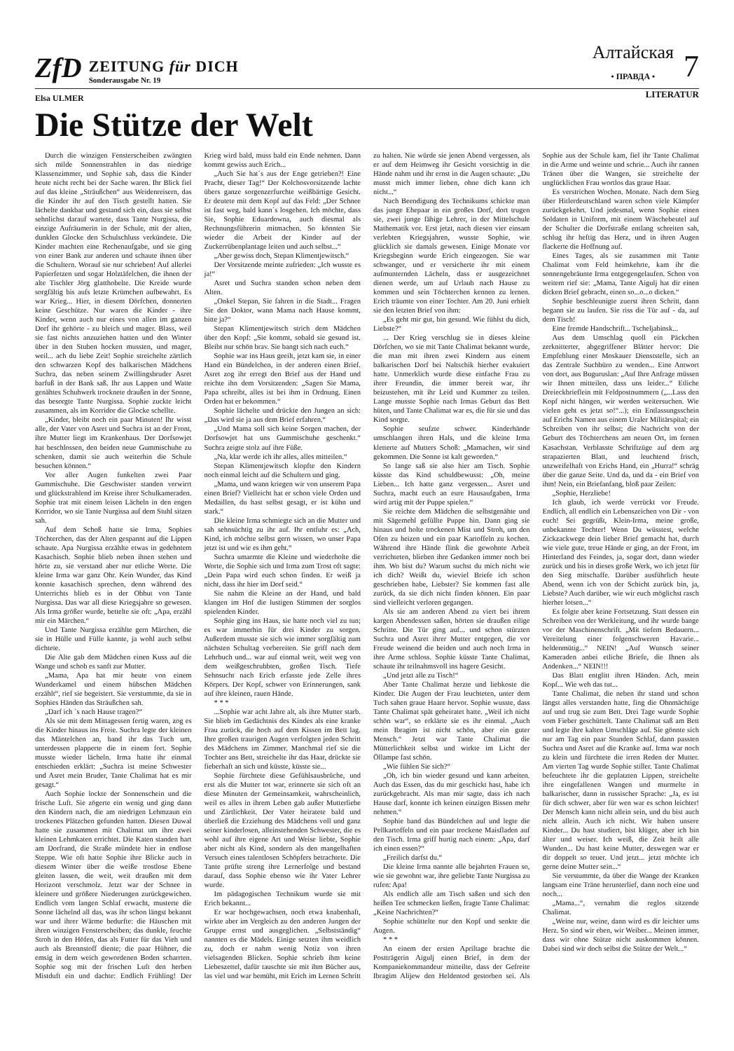ZfD
ZEITUNG für DICH
Sonderausgabe Nr. 19
Алтайская
• ПРАВДА •
7
LITERATUR
Elsa ULMER
Die Stütze der Welt
Durch die winzigen Fensterscheiben zwängten sich milde Sonnenstrahlen in das niedrige Klassenzimmer, und Sophie sah, dass die Kinder heute nicht recht bei der Sache waren. Ihr Blick fiel auf das kleine „Sträußchen“ aus Weidenreisern, das die Kinder ihr auf den Tisch gestellt hatten. Sie lächelte dankbar und gestand sich ein, dass sie selbst sehnlichst darauf wartete, dass Tante Nurgissa, die einzige Aufräumerin in der Schule, mit der alten, dunklen Glocke den Schulschluss verkündete. Die Kinder machten eine Rechenaufgabe, und sie ging von einer Bank zur anderen und schaute ihnen über die Schultern. Worauf sie nur schrieben! Auf allerlei Papierfetzen und sogar Holztäfelchen, die ihnen der alte Tischler Jörg glatthobelte. Die Kreide wurde sorgfältig bis aufs letzte Krümchen aufbewahrt. Es war Krieg... Hier, in diesem Dörfchen, donnerten keine Geschütze. Nur waren die Kinder - ihre Kinder, wenn auch nur eines von allen im ganzen Dorf ihr gehörte - zu bleich und mager. Blass, weil sie fast nichts anzuziehen hatten und den Winter über in den Stuben hocken mussten, und mager, weil... ach du liebe Zeit! Sophie streichelte zärtlich den schwarzen Kopf des balkarischen Mädchens Suchra, das neben seinem Zwillingsbruder Asret barfuß in der Bank saß. Ihr aus Lappen und Watte genähtes Schuhwerk trocknete draußen in der Sonne, das besorgte Tante Nurgissa. Sophie zuckte leicht zusammen, als im Korridor die Glocke schellte.
„Kinder, bleibt noch ein paar Minuten! Ihr wisst alle, der Vater von Asret und Suchra ist an der Front, ihre Mutter liegt im Krankenhaus. Der Dorfsowjet hat beschlossen, den beiden neue Gummischuhe zu schenken, damit sie auch weiterhin die Schule besuchen können.“
Vor aller Augen funkelten zwei Paar Gummischuhe. Die Geschwister standen verwirrt und glückstrahlend im Kreise ihrer Schulkameraden. Sophie trat mit einem leisen Lächeln in den engen Korridor, wo sie Tante Nurgissa auf dem Stuhl sitzen sah.
Auf dem Schoß hatte sie Irma, Sophies Töchterchen, das der Alten gespannt auf die Lippen schaute. Apa Nurgissa erzählte etwas in gedehntem Kasachisch. Sophie blieb neben ihnen stehen und hörte zu, sie verstand aber nur etliche Worte. Die kleine Irma war ganz Ohr. Kein Wunder, das Kind konnte kasachisch sprechen, denn während des Unterrichts blieb es in der Obhut von Tante Nurgissa. Das war all diese Kriegsjahre so gewesen. Als Irma größer wurde, bettelte sie oft: „Apa, erzähl mir ein Märchen.“
Und Tante Nurgissa erzählte gern Märchen, die sie in Hülle und Fülle kannte, ja wohl auch selbst dichtete.
Die Alte gab dem Mädchen einen Kuss auf die Wange und schob es sanft zur Mutter.
„Mama, Apa hat mir heute von einem Wunderkamel und einem hübschen Mädchen erzählt“, rief sie begeistert. Sie verstummte, da sie in Sophies Händen das Sträußchen sah.
„Darf ich `s nach Hause tragen?“
Als sie mit dem Mittagessen fertig waren, zog es die Kinder hinaus ins Freie. Suchra legte der kleinen das Mäntelchen an, band ihr das Tuch um, unterdessen plapperte die in einem fort. Sophie musste wieder lächeln. Irma hatte ihr einmal entschieden erklärt: „Suchra ist meine Schwester und Asret mein Bruder, Tante Chalimat hat es mir gesagt.“
Auch Sophie lockte der Sonnenschein und die frische Luft. Sie zögerte ein wenig und ging dann den Kindern nach, die am niedrigen Lehmzaun ein trockenes Plätzchen gefunden hatten. Diesen Duwal hatte sie zusammen mit Chalimat um ihre zwei kleinen Lehmkaten errichtet. Die Katen standen hart am Dorfrand, die Straße mündete hier in endlose Steppe. Wie oft hatte Sophie ihre Blicke auch in diesem Winter über die weiße trostlose Ebene gleiten lassen, die weit, weit draußen mit dem Horizont verschmolz. Jetzt war der Schnee in kleinere und größere Niederungen zurückgewichen. Endlich vom langen Schlaf erwacht, musterte die Sonne lächelnd all das, was ihr schon längst bekannt war und ihrer Wärme bedurfte: die Häuschen mit ihren winzigen Fensterscheiben; das dunkle, feuchte Stroh in den Höfen, das als Futter für das Vieh und auch als Brennstoff diente; die paar Hühner, die emsig in dem weich gewordenen Boden scharrten. Sophie sog mit der frischen Luft den herben Mistduft ein und dachte: Endlich Frühling! Der Krieg wird bald, muss bald ein Ende nehmen. Dann kommt gewiss auch Erich...
„Auch Sie hat´s aus der Enge getrieben?! Eine Pracht, dieser Tag!“ Der Kolchosvorsitzende lachte übers ganze sorgenzerfurchte weißbärtige Gesicht. Er deutete mit dem Kopf auf das Feld: „Der Schnee ist fast weg, bald kann´s losgehen. Ich möchte, dass Sie, Sophie Eduardowna, auch diesmal als Rechnungsführerin mitmachen. So könnten Sie wieder die Arbeit der Kinder auf der Zuckerrübenplantage leiten und auch selbst...“
„Aber gewiss doch, Stepan Klimentjewitsch.“
Der Vorsitzende meinte zufrieden: „Ich wusste es ja!“
Asret und Suchra standen schon neben dem Alten.
„Onkel Stepan, Sie fahren in die Stadt... Fragen Sie den Doktor, wann Mama nach Hause kommt, bitte ja?“
Stepan Klimentjewitsch strich dem Mädchen über den Kopf: „Sie kommt, sobald sie gesund ist. Bleibt nur schön brav. Sie bangt sich nach euch.“
Sophie war ins Haus geeilt, jetzt kam sie, in einer Hand ein Bündelchen, in der anderen einen Brief. Asret zog ihr erregt den Brief aus der Hand und reichte ihn dem Vorsitzenden: „Sagen Sie Mama, Papa schreibt, alles ist bei ihm in Ordnung. Einen Orden hat er bekommen.“
Sophie lächelte und drückte den Jungen an sich: „Das wird sie ja aus dem Brief erfahren.“
„Und Mama soll sich keine Sorgen machen, der Dorfsowjet hat uns Gummischuhe geschenkt.“ Suchra zeigte stolz auf ihre Füße.
„Na, klar werde ich ihr alles, alles mitteilen.“
Stepan Klimentjewitsch klopfte den Kindern noch einmal leicht auf die Schultern und ging.
„Mama, und wann kriegen wir von unserem Papa einen Brief? Vielleicht hat er schon viele Orden und Medaillen, du hast selbst gesagt, er ist kühn und stark.“
Die kleine Irma schmiegte sich an die Mutter und sah sehnsüchtig zu ihr auf. Ihr entfuhr es: „Ach, Kind, ich möchte selbst gern wissen, wo unser Papa jetzt ist und wie es ihm geht.“
Suchra umarmte die Kleine und wiederholte die Worte, die Sophie sich und Irma zum Trost oft sagte: „Dein Papa wird euch schon finden. Er weiß ja nicht, dass ihr hier im Dorf seid.“
Sie nahm die Kleine an der Hand, und bald klangen im Hof die lustigen Stimmen der sorglos spielenden Kinder.
Sophie ging ins Haus, sie hatte noch viel zu tun; es war immerhin für drei Kinder zu sorgen. Außerdem musste sie sich wie immer sorgfältig zum nächsten Schultag vorbereiten. Sie griff nach dem Lehrbuch und... war auf einmal weit, weit weg von dem weißgeschrubbten, großen Tisch. Tiefe Sehnsucht nach Erich erfasste jede Zelle ihres Körpers. Der Kopf, schwer von Erinnerungen, sank auf ihre kleinen, rauen Hände.
* * *
...Sophie war acht Jahre alt, als ihre Mutter starb. Sie blieb im Gedächtnis des Kindes als eine kranke Frau zurück, die hoch auf dem Kissen im Bett lag. Ihre großen traurigen Augen verfolgten jeden Schritt des Mädchens im Zimmer. Manchmal rief sie die Tochter ans Bett, streichelte ihr das Haar, drückte sie fieberhaft an sich und küsste, küsste sie...
Sophie fürchtete diese Gefühlsausbrüche, und erst als die Mutter tot war, erinnerte sie sich oft an diese Minuten der Gemeinsamkeit, wahrscheinlich, weil es alles in ihrem Leben gab außer Mutterliebe und Zärtlichkeit. Der Vater heiratete bald und überließ die Erziehung des Mädchens voll und ganz seiner kinderlosen, alleinstehenden Schwester, die es wohl auf ihre eigene Art und Weise liebte, Sophie aber nicht als Kind, sondern als den mangelhaften Versuch eines talentlosen Schöpfers betrachtete. Die Tante prüfte streng ihre Lernerfolge und bestand darauf, dass Sophie ebenso wie ihr Vater Lehrer wurde.
Im pädagogischen Technikum wurde sie mit Erich bekannt...
Er war hochgewachsen, noch etwa knabenhaft, wirkte aber im Vergleich zu den anderen Jungen der Gruppe ernst und ausgeglichen. „Selbstständig“ nannten es die Mädels. Einige setzten ihm weidlich zu, doch er nahm wenig Notiz von ihren vielsagenden Blicken. Sophie schrieb ihm keine Liebeszettel, dafür tauschte sie mit ihm Bücher aus, las viel und war bemüht, mit Erich im Lernen Schritt zu halten. Nie würde sie jenen Abend vergessen, als er auf dem Heimweg ihr Gesicht vorsichtig in die Hände nahm und ihr ernst in die Augen schaute: „Du musst mich immer lieben, ohne dich kann ich nicht...“
Nach Beendigung des Technikums schickte man das junge Ehepaar in ein großes Dorf, dort trugen sie, zwei junge fähige Lehrer, in der Mittelschule Mathematik vor. Erst jetzt, nach diesen vier einsam verlebten Kriegsjahren, wusste Sophie, wie glücklich sie damals gewesen. Einige Monate vor Kriegsbeginn wurde Erich eingezogen. Sie war schwanger, und er versicherte ihr mit einem aufmunternden Lächeln, dass er ausgezeichnet dienen werde, um auf Urlaub nach Hause zu kommen und sein Töchterchen kennen zu lernen. Erich träumte von einer Tochter. Am 20. Juni erhielt sie den letzten Brief von ihm:
„Es geht mir gut, bin gesund. Wie fühlst du dich, Liebste?“
... Der Krieg verschlug sie in dieses kleine Dörfchen, wo sie mit Tante Chalimat bekannt wurde, die man mit ihren zwei Kindern aus einem balkarischen Dorf bei Naltschik hierher evakuiert hatte. Unmerklich wurde diese einfache Frau zu ihrer Freundin, die immer bereit war, ihr beizustehen, mit ihr Leid und Kummer zu teilen. Lange musste Sophie nach Irmas Geburt das Bett hüten, und Tante Chalimat war es, die für sie und das Kind sorgte.
Sophie seufzte schwer. Kinderhände umschlangen ihren Hals, und die kleine Irma kletterte auf Mutters Schoß: „Mamachen, wir sind gekommen. Die Sonne ist kalt geworden.“
So lange saß sie also hier am Tisch. Sophie küsste das Kind schuldbewusst: „Oh, meine Lieben... Ich hatte ganz vergessen... Asret und Suchra, macht euch an eure Hausaufgaben, Irma wird artig mit der Puppe spielen.“
Sie reichte dem Mädchen die selbstgenähte und mit Sägemehl gefüllte Puppe hin. Dann ging sie hinaus und holte trockenen Mist und Stroh, um den Ofen zu heizen und ein paar Kartoffeln zu kochen. Während ihre Hände flink die gewohnte Arbeit verrichteten, blieben ihre Gedanken immer noch bei ihm. Wo bist du? Warum suchst du mich nicht wie ich dich? Weißt du, wieviel Briefe ich schon geschrieben habe, Liebster? Sie kommen fast alle zurück, da sie dich nicht finden können. Ein paar sind vielleicht verloren gegangen.
Als sie am anderen Abend zu viert bei ihrem kargen Abendessen saßen, hörten sie draußen eilige Schritte. Die Tür ging auf... und schon stürzten Suchra und Asret ihrer Mutter entgegen, die vor Freude weinend die beiden und auch noch Irma in ihre Arme schloss. Sophie küsste Tante Chalimat, schaute ihr teilnahmsvoll ins hagere Gesicht.
„Und jetzt alle zu Tisch!“
Aber Tante Chalimat herzte und liebkoste die Kinder. Die Augen der Frau leuchteten, unter dem Tuch sahen graue Haare hervor. Sophie wusste, dass Tante Chalimat spät geheiratet hatte. „Weil ich nicht schön war“, so erklärte sie es ihr einmal. „Auch mein Ibragim ist nicht schön, aber ein guter Mensch.“ Jetzt war Tante Chalimat die Mütterlichkeit selbst und wirkte im Licht der Öllampe fast schön.
„Wie fühlen Sie sich?“
„Oh, ich bin wieder gesund und kann arbeiten. Auch das Essen, das du mir geschickt hast, habe ich zurückgebracht. Als man mir sagte, dass ich nach Hause darf, konnte ich keinen einzigen Bissen mehr nehmen.“
Sophie band das Bündelchen auf und legte die Pellkartoffeln und ein paar trockene Maisfladen auf den Tisch. Irma griff hurtig nach einem: „Apa, darf ich einen essen?“
„Freilich darfst du.“
Die kleine Irma nannte alle bejahrten Frauen so, wie sie gewohnt war, ihre geliebte Tante Nurgissa zu rufen: Apa!
Als endlich alle am Tisch saßen und sich den heißen Tee schmecken ließen, fragte Tante Chalimat: „Keine Nachrichten?“
Sophie schüttelte nur den Kopf und senkte die Augen.
* * *
An einem der ersten Apriltage brachte die Postträgerin Aigulj einen Brief, in dem der Kompaniekommandeur mitteilte, dass der Gefreite Ibragim Alijew den Heldentod gestorben sei. Als Sophie aus der Schule kam, fiel ihr Tante Chalimat in die Arme und weinte und schrie... Auch ihr rannen Tränen über die Wangen, sie streichelte der unglücklichen Frau wortlos das graue Haar.
Es verstrichen Wochen. Monate. Nach dem Sieg über Hitlerdeutschland waren schon viele Kämpfer zurückgekehrt. Und jedesmal, wenn Sophie einen Soldaten in Uniform, mit einem Wäschebeutel auf der Schulter die Dorfstraße entlang schreiten sah, schlug ihr heftig das Herz, und in ihren Augen flackerte die Hoffnung auf.
Eines Tages, als sie zusammen mit Tante Chalimat vom Feld heimkehrte, kam ihr die sonnengebräunte Irma entgegengelaufen. Schon von weitem rief sie: „Mama, Tante Aigulj hat dir einen dicken Brief gebracht, einen so...o...o dicken.“
Sophie beschleunigte zuerst ihren Schritt, dann begann sie zu laufen. Sie riss die Tür auf - da, auf dem Tisch!
Eine fremde Handschrift... Tscheljabinsk...
Aus dem Umschlag quoll ein Päckchen zerknitterter, abgegriffener Blätter hervor: Die Empfehlung einer Moskauer Dienststelle, sich an das Zentrale Suchbüro zu wenden... Eine Antwort von dort, aus Buguruslan: „Auf Ihre Anfrage müssen wir Ihnen mitteilen, dass uns leider...“ Etliche Dreieckbrieflein mit Feldpostnummern („...Lass den Kopf nicht hängen, wir werden weitersuchen. Wie vielen geht es jetzt so!“...); ein Entlassungsschein auf Erichs Namen aus einem Uraler Militärspital; ein Schreiben von ihr selbst; die Nachricht von der Geburt des Töchterchens am neuen Ort, im fernen Kasachstan. Verblasste Schriftzüge auf dem arg strapazierten Blatt, und leuchtend frisch, unzweifelhaft von Erichs Hand, ein „Hurra!“ schräg über die ganze Seite. Und da, und da - ein Brief von ihm! Nein, ein Briefanfang, bloß paar Zeilen:
„Sophie, Herzliebe!
Ich glaub, ich werde verrückt vor Freude. Endlich, all endlich ein Lebenszeichen von Dir - von euch! Sei gegrüßt, Klein-Irma, meine große, unbekannte Tochter! Wenn Du wüsstest, welche Zickzackwege dein lieber Brief gemacht hat, durch wie viele gute, treue Hände er ging, an der Front, im Hinterland des Feindes, ja, sogar dort, dann wieder zurück und bis in dieses große Werk, wo ich jetzt für den Sieg mitschaffe. Darüber ausführlich heute Abend, wenn ich von der Schicht zurück bin, ja, Liebste? Auch darüber, wie wir euch möglichst rasch hierher lotsen...“
Es folgte aber keine Fortsetzung. Statt dessen ein Schreiben von der Werkleitung, und ihr wurde bange vor der Maschinenschrift. „Mit tiefem Bedauern... Vereitelung einer folgenschweren Havarie... heldenmütig...“ NEIN! „Auf Wunsch seiner Kameraden anbei etliche Briefe, die Ihnen als Andenken...“ NEIN!!!
Das Blatt entglitt ihren Händen. Ach, mein Kopf... Wie weh das tut...
Tante Chalimat, die neben ihr stand und schon längst alles verstanden hatte, fing die Ohnmächtige auf und trug sie zum Bett. Drei Tage wurde Sophie vom Fieber geschüttelt. Tante Chalimat saß am Bett und legte ihre kalten Umschläge auf. Sie gönnte sich nur am Tag ein paar Stunden Schlaf, dann passten Suchra und Asret auf die Kranke auf. Irma war noch zu klein und fürchtete die irren Reden der Mutter. Am vierten Tag wurde Sophie stiller. Tante Chalimat befeuchtete ihr die geplatzten Lippen, streichelte ihre eingefallenen Wangen und murmelte in balkarischer, dann in russischer Sprache: „Ja, es ist für dich schwer, aber für wen war es schon leichter! Der Mensch kann nicht allein sein, und du bist auch nicht allein. Auch ich nicht. Wir haben unsere Kinder... Du hast studiert, bist klüger, aber ich bin älter und weiser. Ich weiß, die Zeit heilt alle Wunden... Du hast keine Mutter, deswegen war er dir doppelt so teuer. Und jetzt... jetzt möchte ich gerne deine Mutter sein...“
Sie verstummte, da über die Wange der Kranken langsam eine Träne herunterlief, dann noch eine und noch...
„Mama...“, vernahm die reglos sitzende Chalimat.
„Weine nur, weine, dann wird es dir leichter ums Herz. So sind wir eben, wir Weiber... Meinen immer, dass wir ohne Stütze nicht auskommen können. Dabei sind wir doch selbst die Stütze der Welt...“